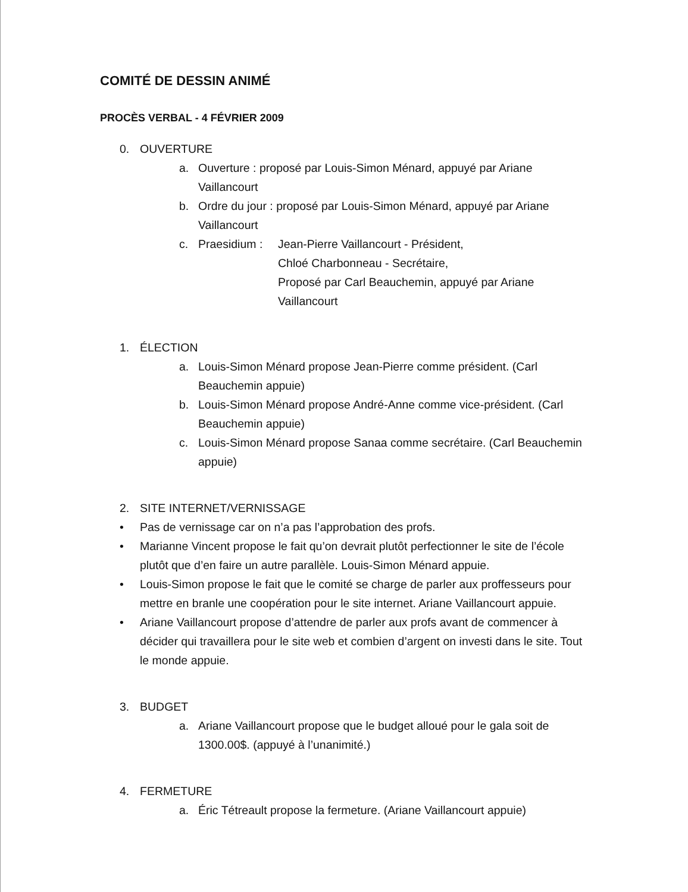COMITÉ DE DESSIN ANIMÉ
PROCÈS VERBAL - 4 FÉVRIER 2009
0. OUVERTURE
a. Ouverture : proposé par Louis-Simon Ménard, appuyé par Ariane Vaillancourt
b. Ordre du jour : proposé par Louis-Simon Ménard, appuyé par Ariane Vaillancourt
c. Praesidium : Jean-Pierre Vaillancourt - Président,
Chloé Charbonneau - Secrétaire,
Proposé par Carl Beauchemin, appuyé par Ariane Vaillancourt
1. ÉLECTION
a. Louis-Simon Ménard propose Jean-Pierre comme président. (Carl Beauchemin appuie)
b. Louis-Simon Ménard propose André-Anne comme vice-président. (Carl Beauchemin appuie)
c. Louis-Simon Ménard propose Sanaa comme secrétaire. (Carl Beauchemin appuie)
2. SITE INTERNET/VERNISSAGE
• Pas de vernissage car on n’a pas l’approbation des profs.
• Marianne Vincent propose le fait qu’on devrait plutôt perfectionner le site de l’école plutôt que d’en faire un autre parallèle. Louis-Simon Ménard appuie.
• Louis-Simon propose le fait que le comité se charge de parler aux proffesseurs pour mettre en branle une coopération pour le site internet. Ariane Vaillancourt appuie.
• Ariane Vaillancourt propose d’attendre de parler aux profs avant de commencer à décider qui travaillera pour le site web et combien d’argent on investi dans le site. Tout le monde appuie.
3. BUDGET
a. Ariane Vaillancourt propose que le budget alloué pour le gala soit de 1300.00$. (appuyé à l’unanimité.)
4. FERMETURE
a. Éric Tétreault propose la fermeture. (Ariane Vaillancourt appuie)